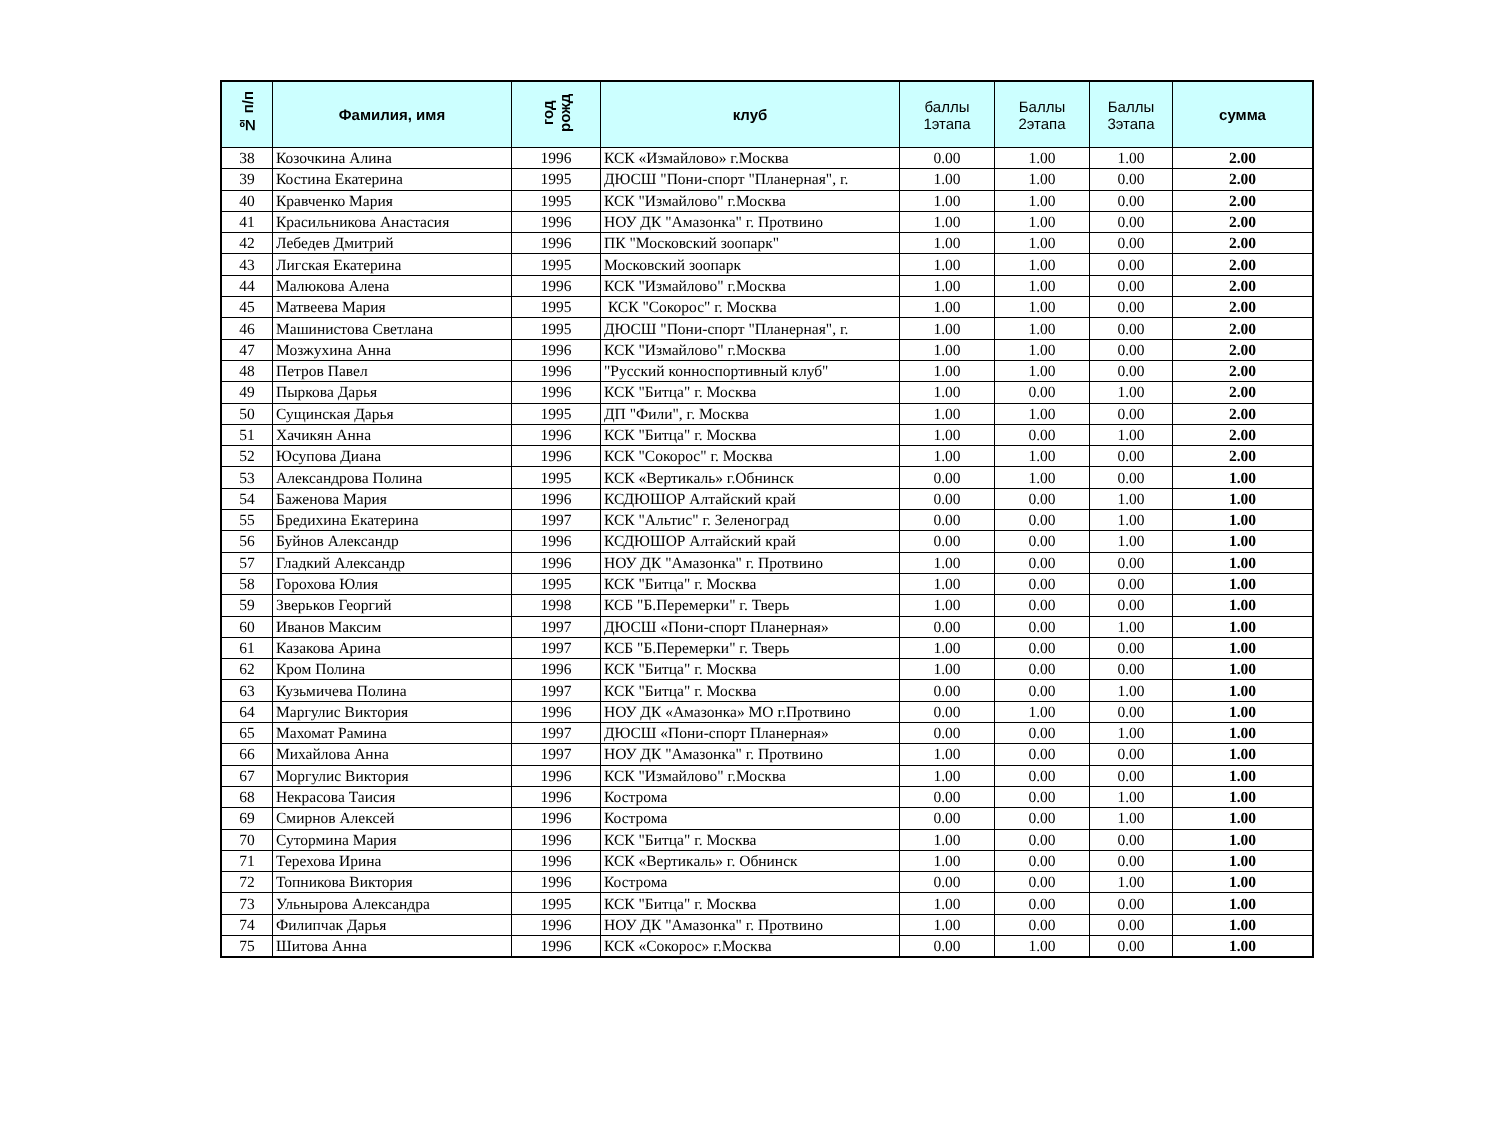| № п/п | Фамилия, имя | год рожд | клуб | баллы 1этапа | Баллы 2этапа | Баллы 3этапа | сумма |
| --- | --- | --- | --- | --- | --- | --- | --- |
| 38 | Козочкина Алина | 1996 | КСК «Измайлово» г.Москва | 0.00 | 1.00 | 1.00 | 2.00 |
| 39 | Костина Екатерина | 1995 | ДЮСШ "Пони-спорт "Планерная", г. | 1.00 | 1.00 | 0.00 | 2.00 |
| 40 | Кравченко Мария | 1995 | КСК "Измайлово" г.Москва | 1.00 | 1.00 | 0.00 | 2.00 |
| 41 | Красильникова Анастасия | 1996 | НОУ ДК "Амазонка" г. Протвино | 1.00 | 1.00 | 0.00 | 2.00 |
| 42 | Лебедев Дмитрий | 1996 | ПК "Московский зоопарк" | 1.00 | 1.00 | 0.00 | 2.00 |
| 43 | Лигская Екатерина | 1995 | Московский зоопарк | 1.00 | 1.00 | 0.00 | 2.00 |
| 44 | Малюкова Алена | 1996 | КСК "Измайлово" г.Москва | 1.00 | 1.00 | 0.00 | 2.00 |
| 45 | Матвеева Мария | 1995 | КСК "Сокорос" г. Москва | 1.00 | 1.00 | 0.00 | 2.00 |
| 46 | Машинистова Светлана | 1995 | ДЮСШ "Пони-спорт "Планерная", г. | 1.00 | 1.00 | 0.00 | 2.00 |
| 47 | Мозжухина Анна | 1996 | КСК "Измайлово" г.Москва | 1.00 | 1.00 | 0.00 | 2.00 |
| 48 | Петров Павел | 1996 | "Русский конноспортивный клуб" | 1.00 | 1.00 | 0.00 | 2.00 |
| 49 | Пыркова Дарья | 1996 | КСК "Битца" г. Москва | 1.00 | 0.00 | 1.00 | 2.00 |
| 50 | Сущинская Дарья | 1995 | ДП "Фили", г. Москва | 1.00 | 1.00 | 0.00 | 2.00 |
| 51 | Хачикян Анна | 1996 | КСК "Битца" г. Москва | 1.00 | 0.00 | 1.00 | 2.00 |
| 52 | Юсупова Диана | 1996 | КСК "Сокорос" г. Москва | 1.00 | 1.00 | 0.00 | 2.00 |
| 53 | Александрова Полина | 1995 | КСК «Вертикаль» г.Обнинск | 0.00 | 1.00 | 0.00 | 1.00 |
| 54 | Баженова Мария | 1996 | КСДЮШОР Алтайский край | 0.00 | 0.00 | 1.00 | 1.00 |
| 55 | Бредихина Екатерина | 1997 | КСК "Альтис" г. Зеленоград | 0.00 | 0.00 | 1.00 | 1.00 |
| 56 | Буйнов Александр | 1996 | КСДЮШОР Алтайский край | 0.00 | 0.00 | 1.00 | 1.00 |
| 57 | Гладкий Александр | 1996 | НОУ ДК "Амазонка" г. Протвино | 1.00 | 0.00 | 0.00 | 1.00 |
| 58 | Горохова Юлия | 1995 | КСК "Битца" г. Москва | 1.00 | 0.00 | 0.00 | 1.00 |
| 59 | Зверьков Георгий | 1998 | КСБ "Б.Перемерки" г. Тверь | 1.00 | 0.00 | 0.00 | 1.00 |
| 60 | Иванов Максим | 1997 | ДЮСШ «Пони-спорт Планерная» | 0.00 | 0.00 | 1.00 | 1.00 |
| 61 | Казакова Арина | 1997 | КСБ "Б.Перемерки" г. Тверь | 1.00 | 0.00 | 0.00 | 1.00 |
| 62 | Кром Полина | 1996 | КСК "Битца" г. Москва | 1.00 | 0.00 | 0.00 | 1.00 |
| 63 | Кузьмичева Полина | 1997 | КСК "Битца" г. Москва | 0.00 | 0.00 | 1.00 | 1.00 |
| 64 | Маргулис Виктория | 1996 | НОУ ДК «Амазонка» МО г.Протвино | 0.00 | 1.00 | 0.00 | 1.00 |
| 65 | Махомат Рамина | 1997 | ДЮСШ «Пони-спорт Планерная» | 0.00 | 0.00 | 1.00 | 1.00 |
| 66 | Михайлова Анна | 1997 | НОУ ДК "Амазонка" г. Протвино | 1.00 | 0.00 | 0.00 | 1.00 |
| 67 | Моргулис Виктория | 1996 | КСК "Измайлово" г.Москва | 1.00 | 0.00 | 0.00 | 1.00 |
| 68 | Некрасова Таисия | 1996 | Кострома | 0.00 | 0.00 | 1.00 | 1.00 |
| 69 | Смирнов Алексей | 1996 | Кострома | 0.00 | 0.00 | 1.00 | 1.00 |
| 70 | Сутормина Мария | 1996 | КСК "Битца" г. Москва | 1.00 | 0.00 | 0.00 | 1.00 |
| 71 | Терехова Ирина | 1996 | КСК «Вертикаль» г. Обнинск | 1.00 | 0.00 | 0.00 | 1.00 |
| 72 | Топникова Виктория | 1996 | Кострома | 0.00 | 0.00 | 1.00 | 1.00 |
| 73 | Ульнырова Александра | 1995 | КСК "Битца" г. Москва | 1.00 | 0.00 | 0.00 | 1.00 |
| 74 | Филипчак Дарья | 1996 | НОУ ДК "Амазонка" г. Протвино | 1.00 | 0.00 | 0.00 | 1.00 |
| 75 | Шитова Анна | 1996 | КСК «Сокорос» г.Москва | 0.00 | 1.00 | 0.00 | 1.00 |